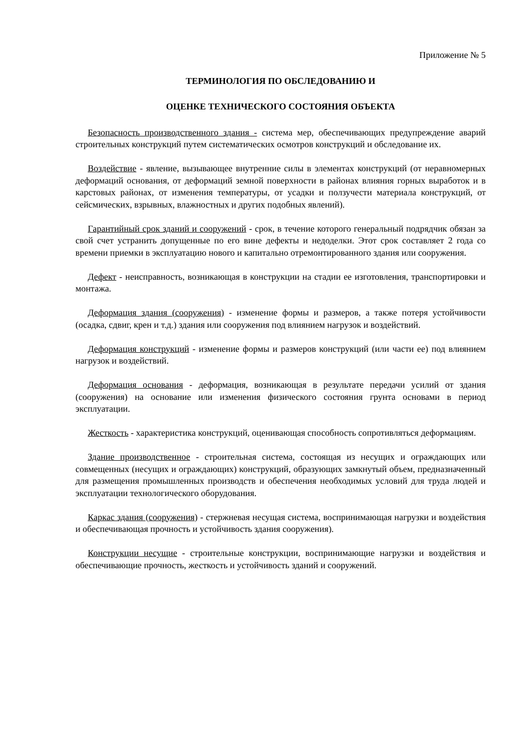Приложение № 5
ТЕРМИНОЛОГИЯ ПО ОБСЛЕДОВАНИЮ И
ОЦЕНКЕ ТЕХНИЧЕСКОГО СОСТОЯНИЯ ОБЪЕКТА
Безопасность производственного здания - система мер, обеспечивающих предупреждение аварий строительных конструкций путем систематических осмотров конструкций и обследование их.
Воздействие - явление, вызывающее внутренние силы в элементах конструкций (от неравномерных деформаций основания, от деформаций земной поверхности в районах влияния горных выработок и в карстовых районах, от изменения температуры, от усадки и ползучести материала конструкций, от сейсмических, взрывных, влажностных и других подобных явлений).
Гарантийный срок зданий и сооружений - срок, в течение которого генеральный подрядчик обязан за свой счет устранить допущенные по его вине дефекты и недоделки. Этот срок составляет 2 года со времени приемки в эксплуатацию нового и капитально отремонтированного здания или сооружения.
Дефект - неисправность, возникающая в конструкции на стадии ее изготовления, транспортировки и монтажа.
Деформация здания (сооружения) - изменение формы и размеров, а также потеря устойчивости (осадка, сдвиг, крен и т.д.) здания или сооружения под влиянием нагрузок и воздействий.
Деформация конструкций - изменение формы и размеров конструкций (или части ее) под влиянием нагрузок и воздействий.
Деформация основания - деформация, возникающая в результате передачи усилий от здания (сооружения) на основание или изменения физического состояния грунта основами в период эксплуатации.
Жесткость - характеристика конструкций, оценивающая способность сопротивляться деформациям.
Здание производственное - строительная система, состоящая из несущих и ограждающих или совмещенных (несущих и ограждающих) конструкций, образующих замкнутый объем, предназначенный для размещения промышленных производств и обеспечения необходимых условий для труда людей и эксплуатации технологического оборудования.
Каркас здания (сооружения) - стержневая несущая система, воспринимающая нагрузки и воздействия и обеспечивающая прочность и устойчивость здания сооружения).
Конструкции несущие - строительные конструкции, воспринимающие нагрузки и воздействия и обеспечивающие прочность, жесткость и устойчивость зданий и сооружений.